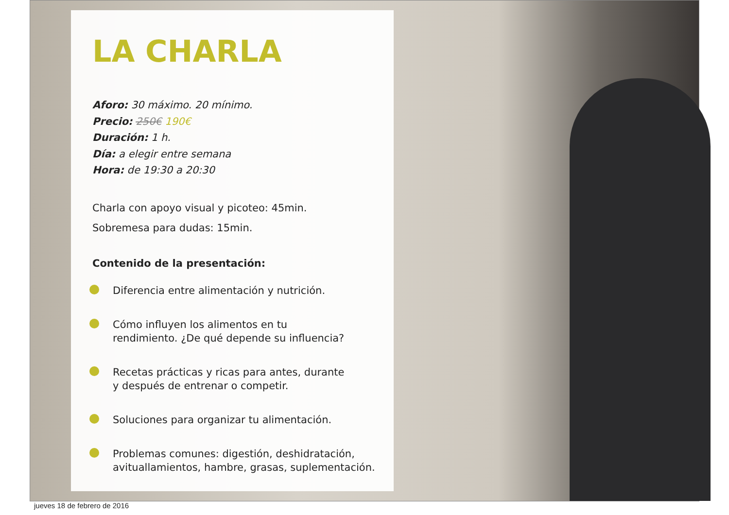LA CHARLA
Aforo: 30 máximo. 20 mínimo.
Precio: 250€ 190€
Duración: 1 h.
Día: a elegir entre semana
Hora: de 19:30 a 20:30
Charla con apoyo visual y picoteo: 45min.
Sobremesa para dudas: 15min.
Contenido de la presentación:
Diferencia entre alimentación y nutrición.
Cómo influyen los alimentos en tu
rendimiento. ¿De qué depende su influencia?
Recetas prácticas y ricas para antes, durante
y después de entrenar o competir.
Soluciones para organizar tu alimentación.
Problemas comunes: digestión, deshidratación,
avituallamientos, hambre, grasas, suplementación.
jueves 18 de febrero de 2016